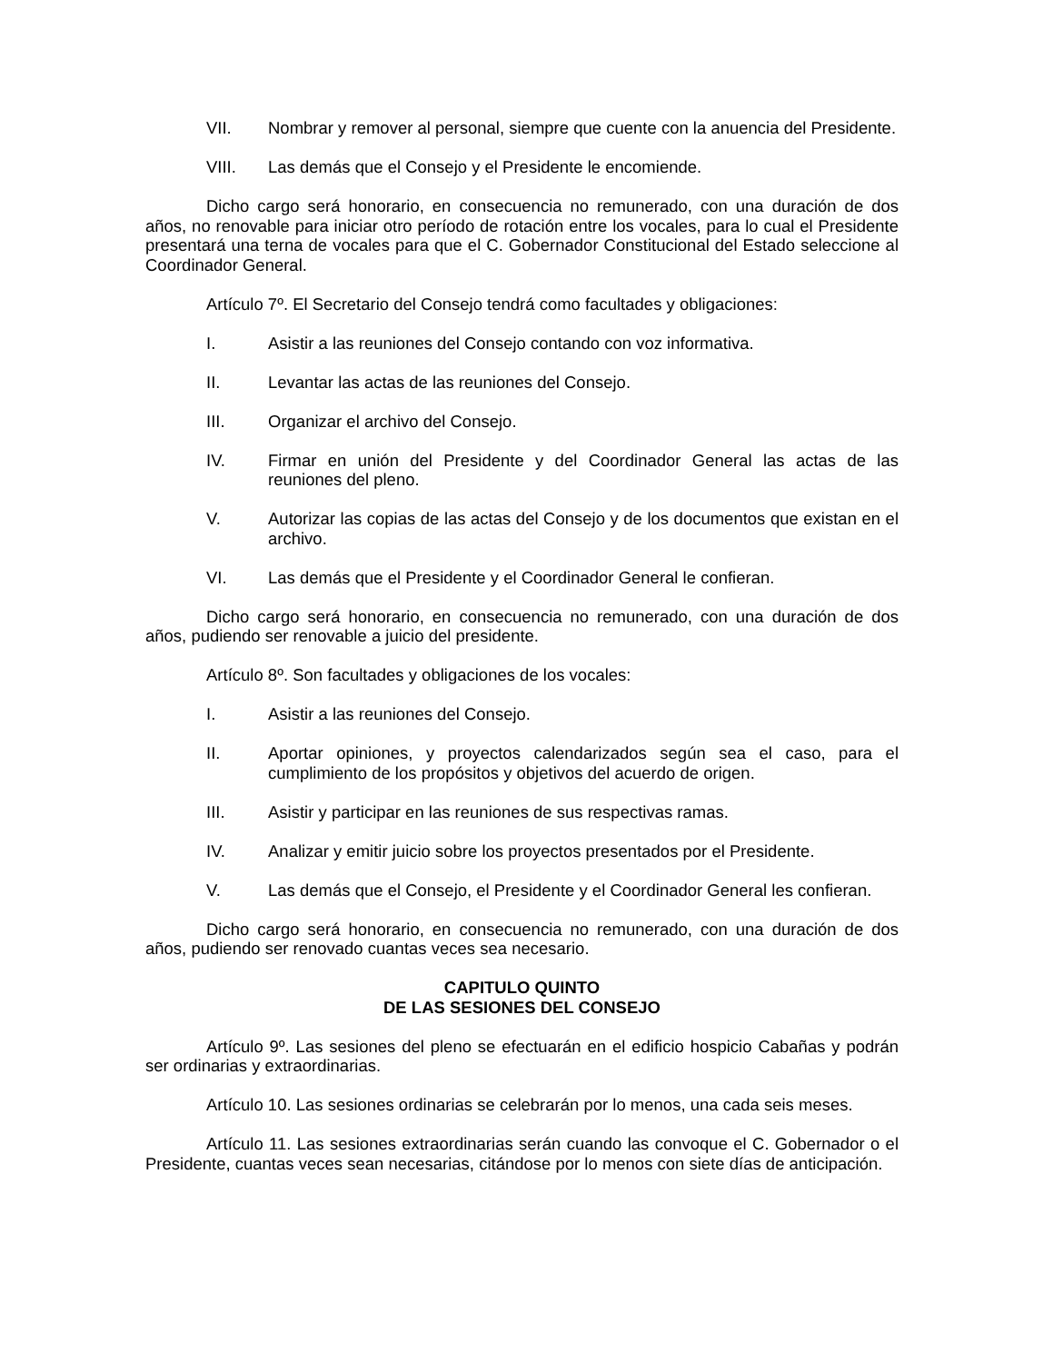VII. Nombrar y remover al personal, siempre que cuente con la anuencia del Presidente.
VIII. Las demás que el Consejo y el Presidente le encomiende.
Dicho cargo será honorario, en consecuencia no remunerado, con una duración de dos años, no renovable para iniciar otro período de rotación entre los vocales, para lo cual el Presidente presentará una terna de vocales para que el C. Gobernador Constitucional del Estado seleccione al Coordinador General.
Artículo 7º. El Secretario del Consejo tendrá como facultades y obligaciones:
I. Asistir a las reuniones del Consejo contando con voz informativa.
II. Levantar las actas de las reuniones del Consejo.
III. Organizar el archivo del Consejo.
IV. Firmar en unión del Presidente y del Coordinador General las actas de las reuniones del pleno.
V. Autorizar las copias de las actas del Consejo y de los documentos que existan en el archivo.
VI. Las demás que el Presidente y el Coordinador General le confieran.
Dicho cargo será honorario, en consecuencia no remunerado, con una duración de dos años, pudiendo ser renovable a juicio del presidente.
Artículo 8º. Son facultades y obligaciones de los vocales:
I. Asistir a las reuniones del Consejo.
II. Aportar opiniones, y proyectos calendarizados según sea el caso, para el cumplimiento de los propósitos y objetivos del acuerdo de origen.
III. Asistir y participar en las reuniones de sus respectivas ramas.
IV. Analizar y emitir juicio sobre los proyectos presentados por el Presidente.
V. Las demás que el Consejo, el Presidente y el Coordinador General les confieran.
Dicho cargo será honorario, en consecuencia no remunerado, con una duración de dos años, pudiendo ser renovado cuantas veces sea necesario.
CAPITULO QUINTO
DE LAS SESIONES DEL CONSEJO
Artículo 9º. Las sesiones del pleno se efectuarán en el edificio hospicio Cabañas y podrán ser ordinarias y extraordinarias.
Artículo 10. Las sesiones ordinarias se celebrarán por lo menos, una cada seis meses.
Artículo 11. Las sesiones extraordinarias serán cuando las convoque el C. Gobernador o el Presidente, cuantas veces sean necesarias, citándose por lo menos con siete días de anticipación.